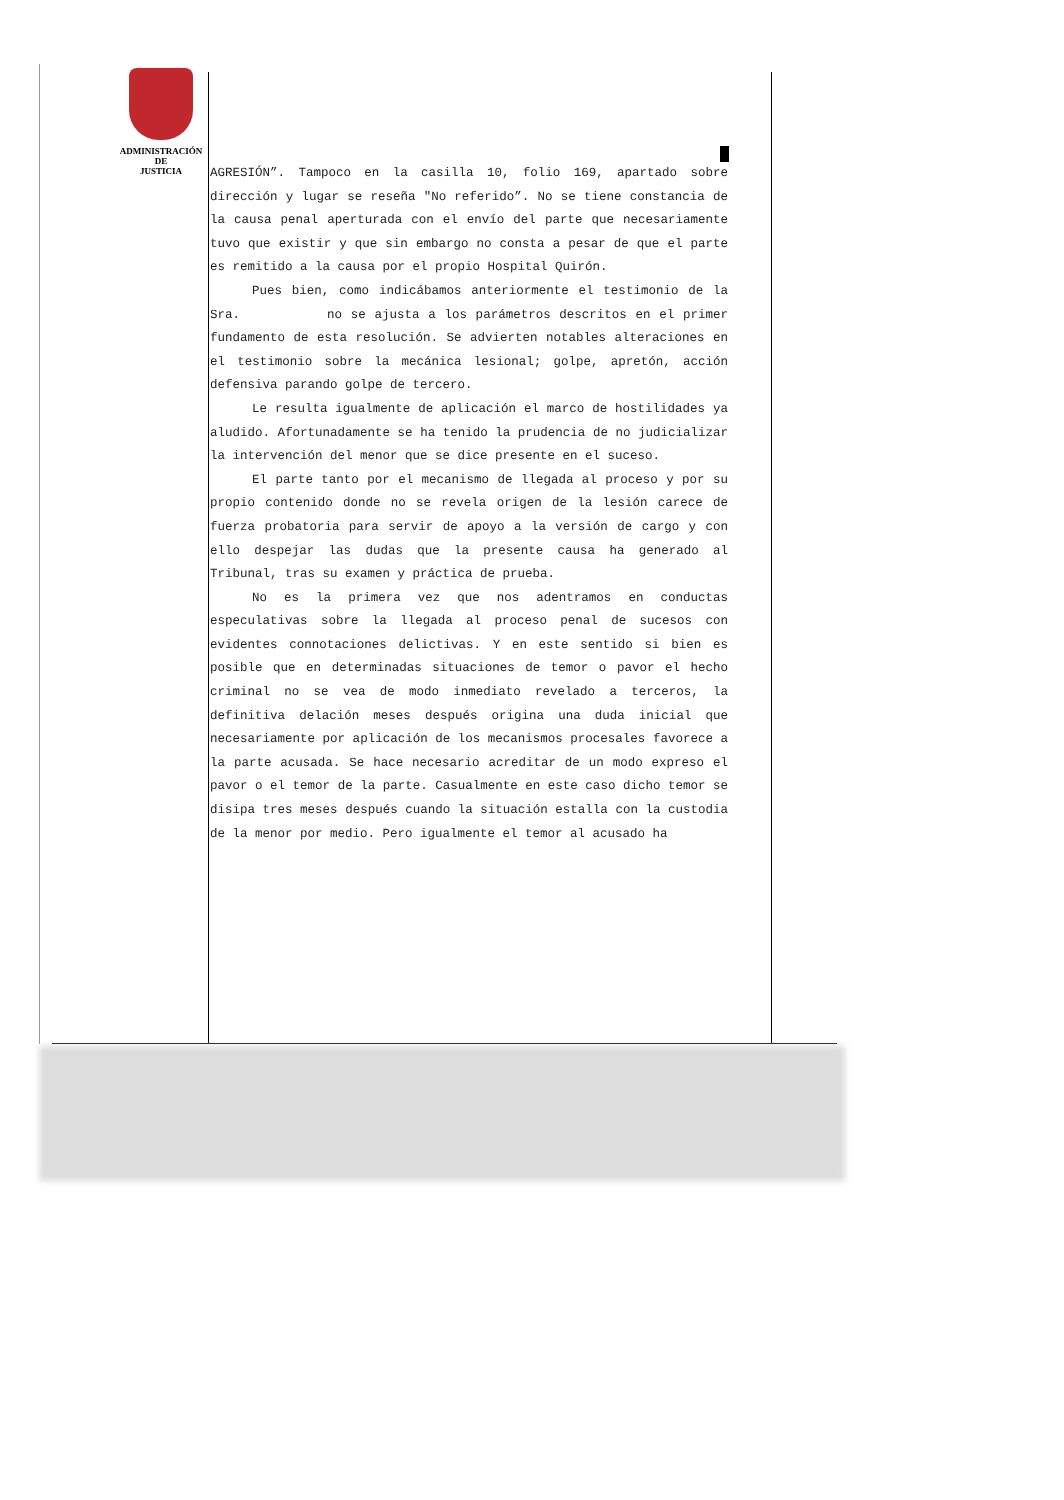ADMINISTRACIÓN
DE
JUSTICIA
AGRESIÓN”. Tampoco en la casilla 10, folio 169, apartado sobre dirección y lugar se reseña "No referido”. No se tiene constancia de la causa penal aperturada con el envío del parte que necesariamente tuvo que existir y que sin embargo no consta a pesar de que el parte es remitido a la causa por el propio Hospital Quirón.
Pues bien, como indicábamos anteriormente el testimonio de la Sra. no se ajusta a los parámetros descritos en el primer fundamento de esta resolución. Se advierten notables alteraciones en el testimonio sobre la mecánica lesional; golpe, apretón, acción defensiva parando golpe de tercero.
Le resulta igualmente de aplicación el marco de hostilidades ya aludido. Afortunadamente se ha tenido la prudencia de no judicializar la intervención del menor que se dice presente en el suceso.
El parte tanto por el mecanismo de llegada al proceso y por su propio contenido donde no se revela origen de la lesión carece de fuerza probatoria para servir de apoyo a la versión de cargo y con ello despejar las dudas que la presente causa ha generado al Tribunal, tras su examen y práctica de prueba.
No es la primera vez que nos adentramos en conductas especulativas sobre la llegada al proceso penal de sucesos con evidentes connotaciones delictivas. Y en este sentido si bien es posible que en determinadas situaciones de temor o pavor el hecho criminal no se vea de modo inmediato revelado a terceros, la definitiva delación meses después origina una duda inicial que necesariamente por aplicación de los mecanismos procesales favorece a la parte acusada. Se hace necesario acreditar de un modo expreso el pavor o el temor de la parte. Casualmente en este caso dicho temor se disipa tres meses después cuando la situación estalla con la custodia de la menor por medio. Pero igualmente el temor al acusado ha